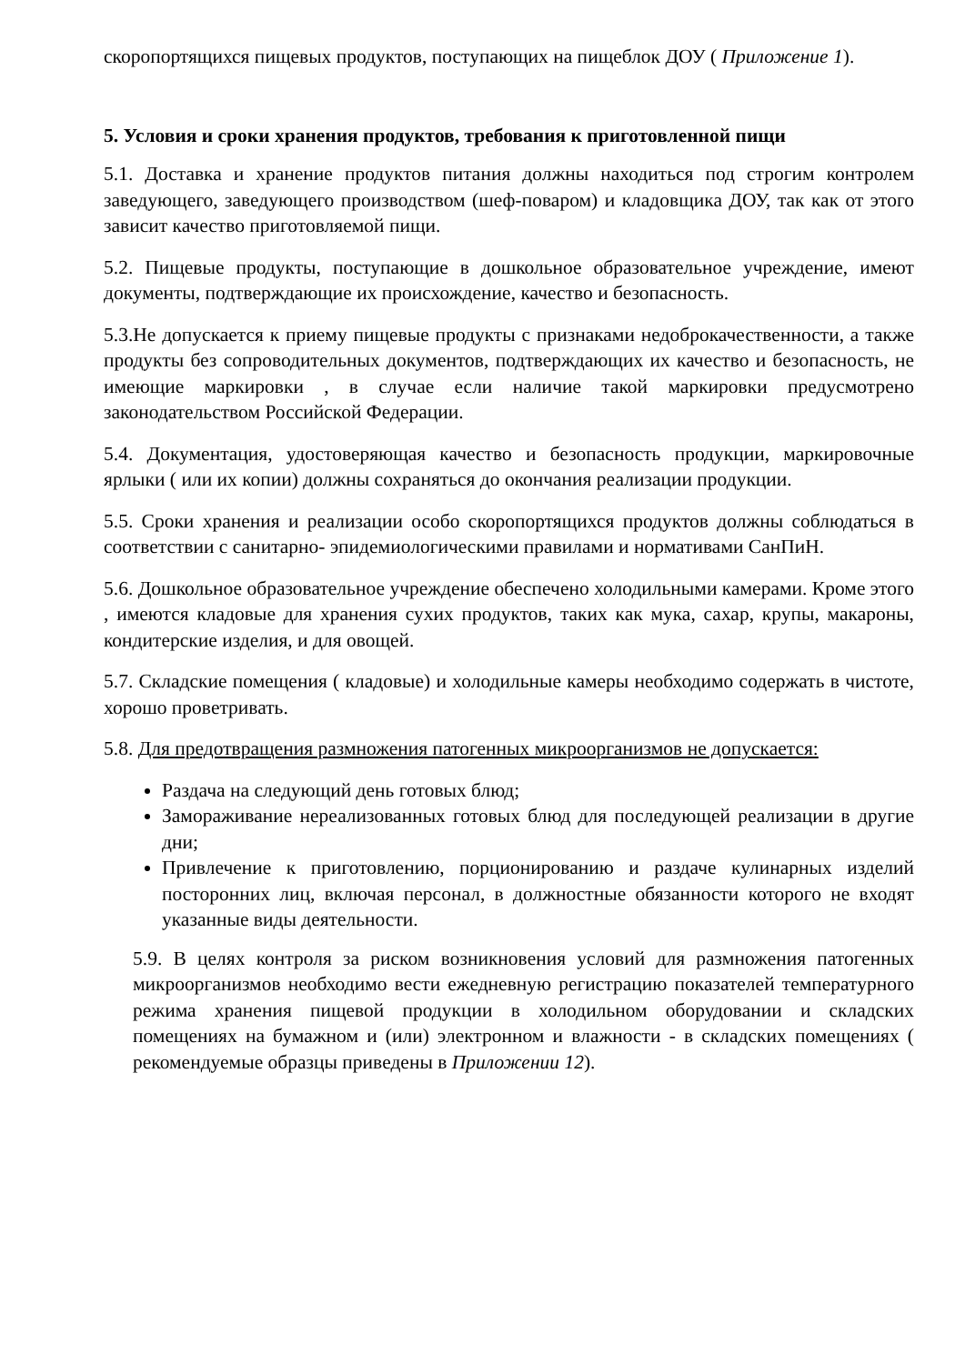скоропортящихся пищевых продуктов, поступающих на пищеблок ДОУ ( Приложение 1).
5. Условия и сроки хранения продуктов, требования к приготовленной пищи
5.1. Доставка и хранение продуктов питания должны находиться под строгим контролем заведующего, заведующего производством (шеф-поваром) и кладовщика ДОУ, так как от этого зависит качество приготовляемой пищи.
5.2. Пищевые продукты, поступающие в дошкольное образовательное учреждение, имеют документы, подтверждающие их происхождение, качество и безопасность.
5.3.Не допускается к приему пищевые продукты с признаками недоброкачественности, а также продукты без сопроводительных документов, подтверждающих их качество и безопасность, не имеющие маркировки , в случае если наличие такой маркировки предусмотрено законодательством Российской Федерации.
5.4. Документация, удостоверяющая качество и безопасность продукции, маркировочные ярлыки ( или их копии) должны сохраняться до окончания реализации продукции.
5.5. Сроки хранения и реализации особо скоропортящихся продуктов должны соблюдаться в соответствии с санитарно- эпидемиологическими правилами и нормативами СанПиН.
5.6. Дошкольное образовательное учреждение обеспечено холодильными камерами. Кроме этого , имеются кладовые для хранения сухих продуктов, таких как мука, сахар, крупы, макароны, кондитерские изделия, и для овощей.
5.7. Складские помещения ( кладовые) и холодильные камеры необходимо содержать в чистоте, хорошо проветривать.
5.8. Для предотвращения размножения патогенных микроорганизмов не допускается:
Раздача на следующий день готовых блюд;
Замораживание нереализованных готовых блюд для последующей реализации в другие дни;
Привлечение к приготовлению, порционированию и раздаче кулинарных изделий посторонних лиц, включая персонал, в должностные обязанности которого не входят указанные виды деятельности.
5.9. В целях контроля за риском возникновения условий для размножения патогенных микроорганизмов необходимо вести ежедневную регистрацию показателей температурного режима хранения пищевой продукции в холодильном оборудовании и складских помещениях на бумажном и (или) электронном и влажности - в складских помещениях ( рекомендуемые образцы приведены в Приложении 12).